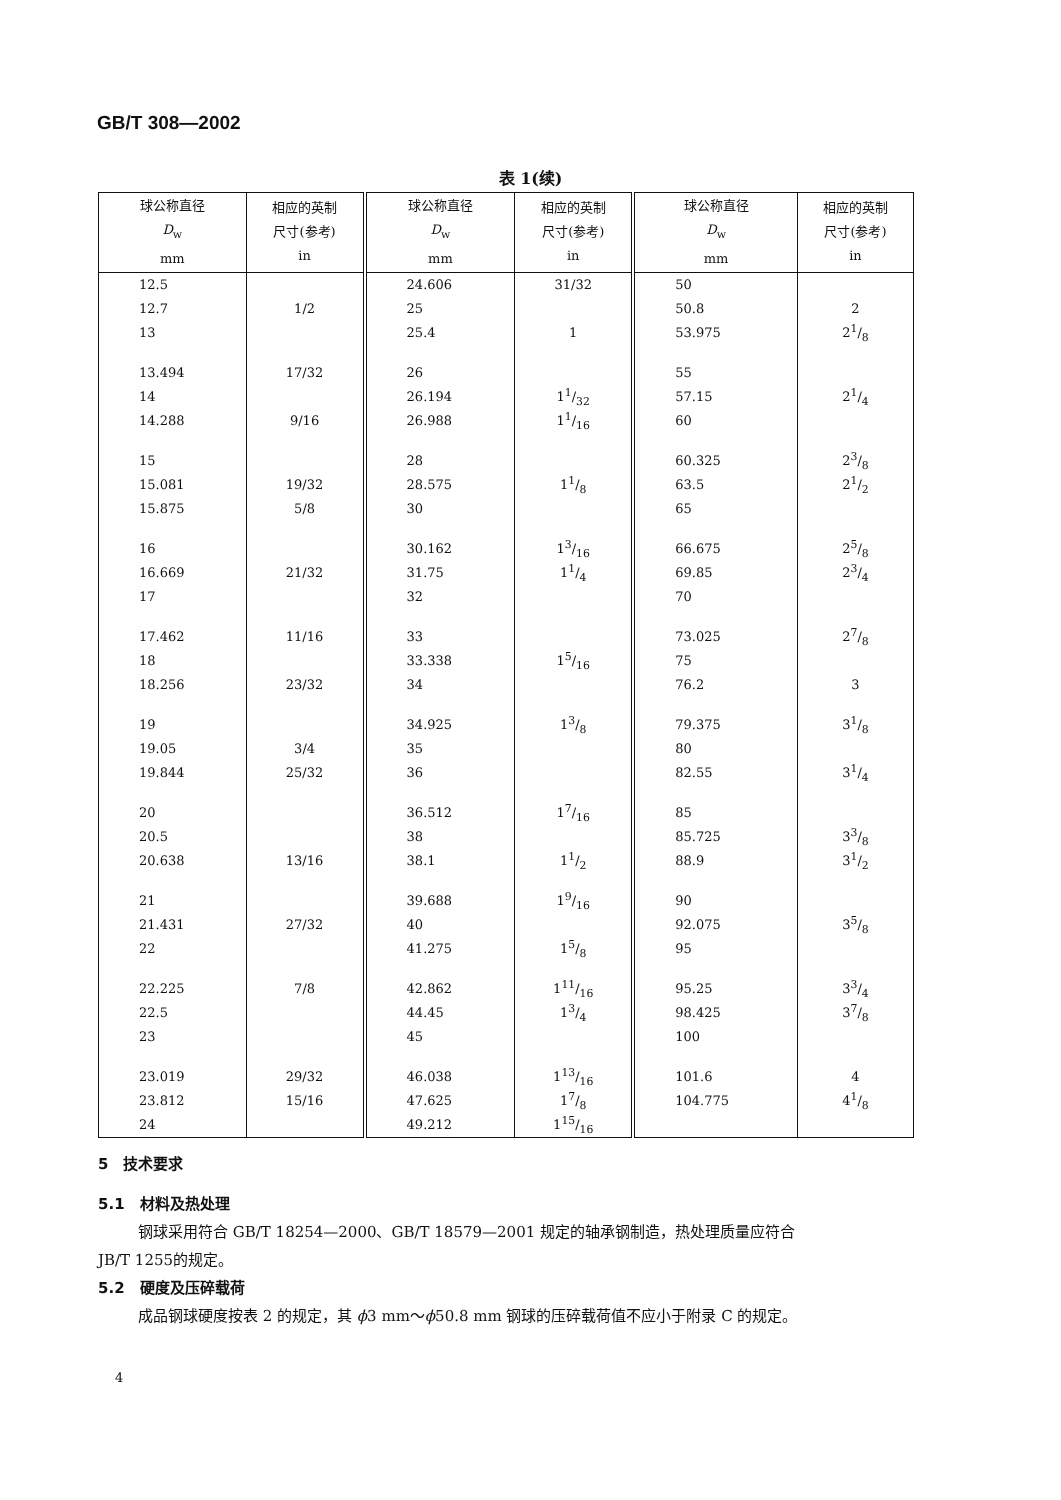GB/T 308—2002
表 1(续)
| 球公称直径 D<sub>w</sub> mm | 相应的英制 尺寸(参考) in | 球公称直径 D<sub>w</sub> mm | 相应的英制 尺寸(参考) in | 球公称直径 D<sub>w</sub> mm | 相应的英制 尺寸(参考) in |
| --- | --- | --- | --- | --- | --- |
| 12.5 | | 24.606 | 31/32 | 50 | |
| 12.7 | 1/2 | 25 | | 50.8 | 2 |
| 13 | | 25.4 | 1 | 53.975 | 21/8 |
| 13.494 | 17/32 | 26 | | 55 | |
| 14 | | 26.194 | 11/32 | 57.15 | 21/4 |
| 14.288 | 9/16 | 26.988 | 11/16 | 60 | |
| 15 | | 28 | | 60.325 | 23/8 |
| 15.081 | 19/32 | 28.575 | 11/8 | 63.5 | 21/2 |
| 15.875 | 5/8 | 30 | | 65 | |
| 16 | | 30.162 | 13/16 | 66.675 | 25/8 |
| 16.669 | 21/32 | 31.75 | 11/4 | 69.85 | 23/4 |
| 17 | | 32 | | 70 | |
| 17.462 | 11/16 | 33 | | 73.025 | 27/8 |
| 18 | | 33.338 | 15/16 | 75 | |
| 18.256 | 23/32 | 34 | | 76.2 | 3 |
| 19 | | 34.925 | 13/8 | 79.375 | 31/8 |
| 19.05 | 3/4 | 35 | | 80 | |
| 19.844 | 25/32 | 36 | | 82.55 | 31/4 |
| 20 | | 36.512 | 17/16 | 85 | |
| 20.5 | | 38 | | 85.725 | 33/8 |
| 20.638 | 13/16 | 38.1 | 11/2 | 88.9 | 31/2 |
| 21 | | 39.688 | 19/16 | 90 | |
| 21.431 | 27/32 | 40 | | 92.075 | 35/8 |
| 22 | | 41.275 | 15/8 | 95 | |
| 22.225 | 7/8 | 42.862 | 111/16 | 95.25 | 33/4 |
| 22.5 | | 44.45 | 13/4 | 98.425 | 37/8 |
| 23 | | 45 | | 100 | |
| 23.019 | 29/32 | 46.038 | 113/16 | 101.6 | 4 |
| 23.812 | 15/16 | 47.625 | 17/8 | 104.775 | 41/8 |
| 24 | | 49.212 | 115/16 | | |
5　技术要求
5.1　材料及热处理
钢球采用符合 GB/T 18254—2000、GB/T 18579—2001 规定的轴承钢制造，热处理质量应符合
JB/T 1255的规定。
5.2　硬度及压碎载荷
成品钢球硬度按表 2 的规定，其 ϕ3 mm～ϕ50.8 mm 钢球的压碎载荷值不应小于附录 C 的规定。
4